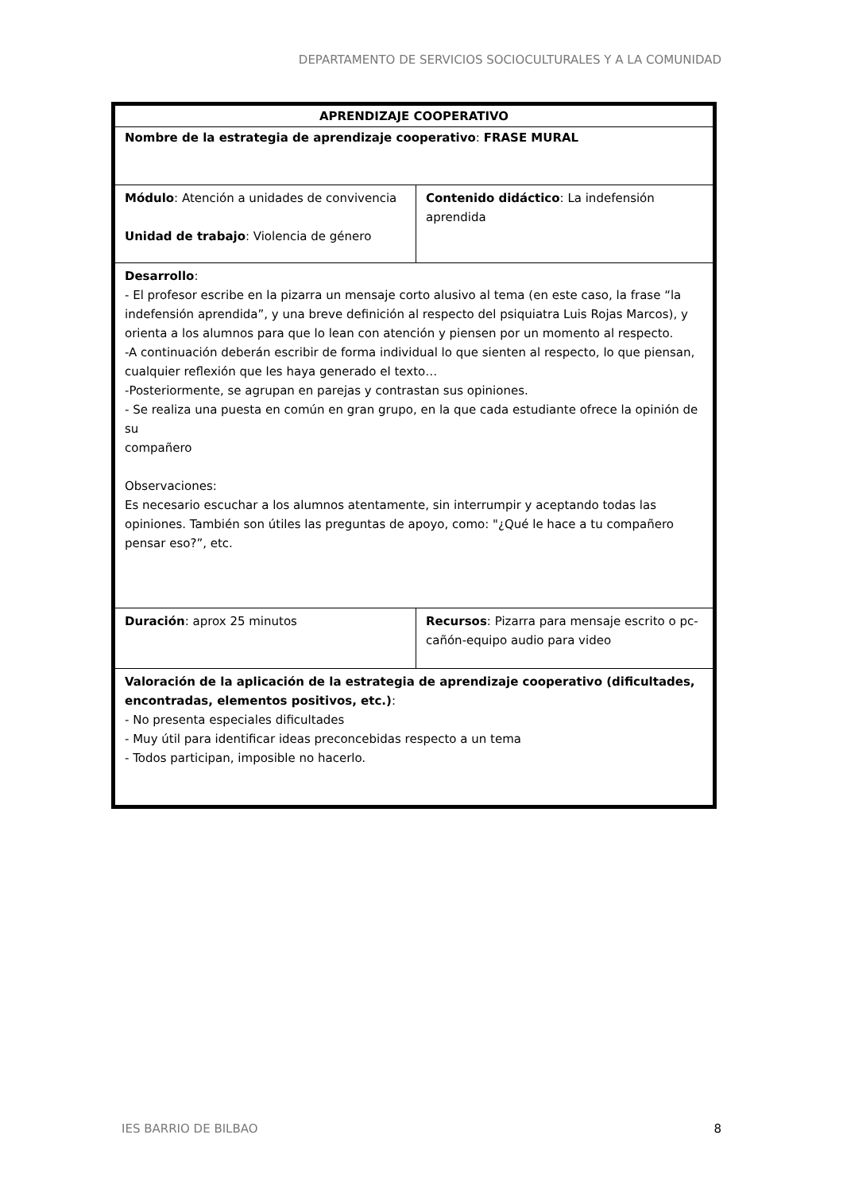DEPARTAMENTO DE SERVICIOS SOCIOCULTURALES Y A LA COMUNIDAD
| APRENDIZAJE COOPERATIVO | |
| Nombre de la estrategia de aprendizaje cooperativo : FRASE MURAL | |
| Módulo : Atención a unidades de convivencia Unidad de trabajo : Violencia de género | Contenido didáctico : La indefensión aprendida |
| Desarrollo : - El profesor escribe en la pizarra un mensaje corto alusivo al tema (en este caso, la frase “la indefensión aprendida”, y una breve definición al respecto del psiquiatra Luis Rojas Marcos), y orienta a los alumnos para que lo lean con atención y piensen por un momento al respecto. -A continuación deberán escribir de forma individual lo que sienten al respecto, lo que piensan, cualquier reflexión que les haya generado el texto… -Posteriormente, se agrupan en parejas y contrastan sus opiniones. - Se realiza una puesta en común en gran grupo, en la que cada estudiante ofrece la opinión de su compañero Observaciones: Es necesario escuchar a los alumnos atentamente, sin interrumpir y aceptando todas las opiniones. También son útiles las preguntas de apoyo, como: "¿Qué le hace a tu compañero pensar eso?”, etc. | |
| Duración : aprox 25 minutos | Recursos : Pizarra para mensaje escrito o pc-cañón-equipo audio para video |
| Valoración de la aplicación de la estrategia de aprendizaje cooperativo (dificultades, encontradas, elementos positivos, etc.) : - No presenta especiales dificultades - Muy útil para identificar ideas preconcebidas respecto a un tema - Todos participan, imposible no hacerlo. | |
IES BARRIO DE BILBAO 8